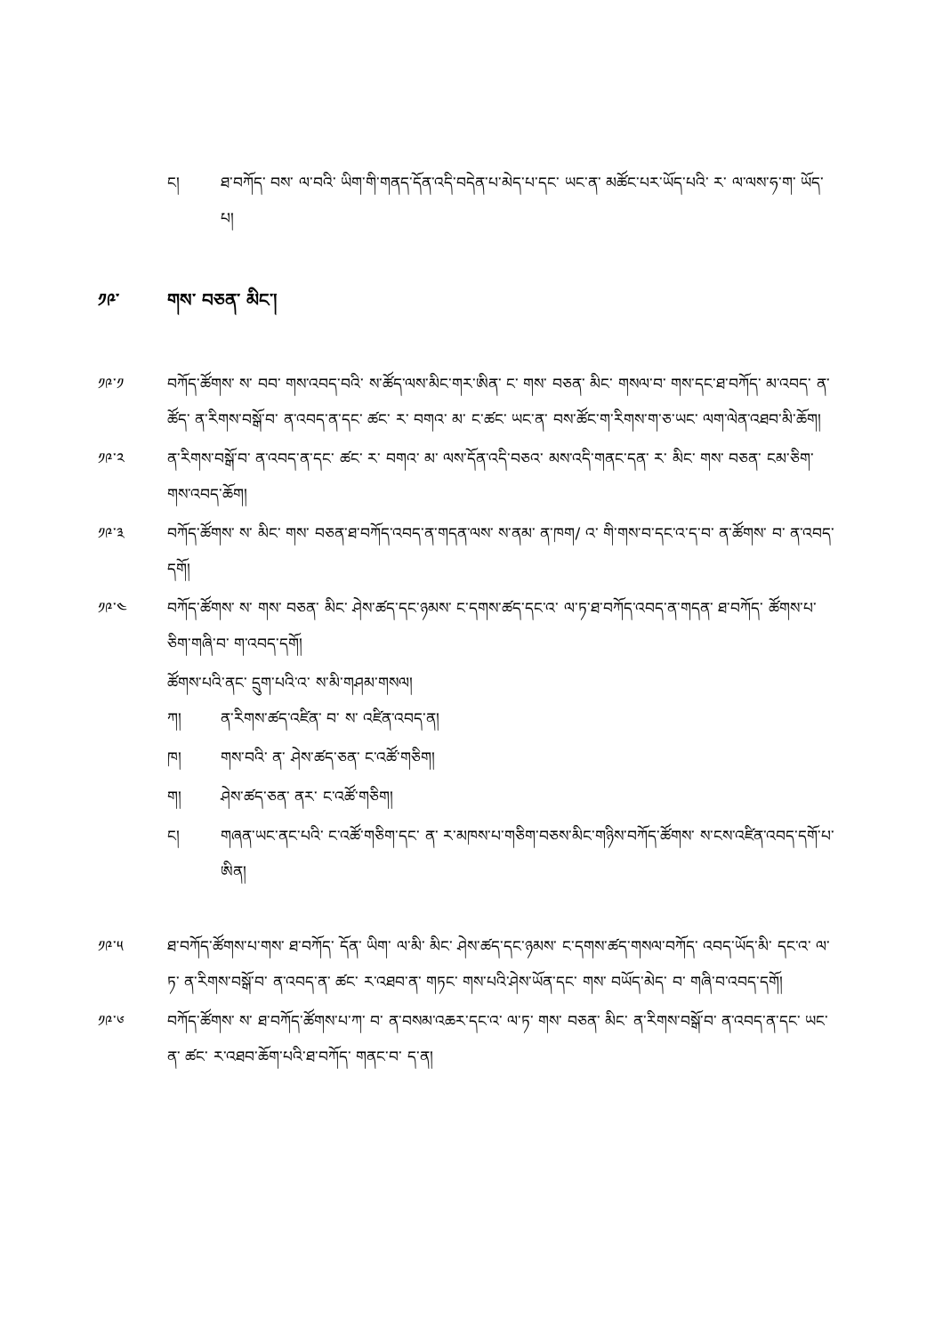ང། ཐ་བཀོད་ བས་ ལ་བའི་ ཡིག་གི་གནད་དོན་འདི་བདེན་པ་མེད་པ་དང་ ཡང་ན་ མཚོང་པར་ཡོད་པའི་ ར་ ལ་ལས་ཧ་ག་ ཡོད་པ།
༡༩་ གས་ བཅན་ མིང་།
༡༩་༡ བཀོད་ཚོགས་ ས་ བབ་ གས་འབད་བའི་ ས་ཚོད་ལས་མིང་གར་ཨིན་ ང་ གས་ བཅན་ མིང་ གསལ་བ་ གས་དང་ཐ་བཀོད་ མ་འབད་ ན་ཚོད་ ན་རིགས་བསྒོ་བ་ ན་འབད་ན་དང་ ཚང་ ར་ བགའ་ མ་ ང་ཚང་ ཡང་ན་ བས་ཚོང་ག་རིགས་ག་ཅ་ཡང་ ལག་ལེན་འཐབ་མི་ཆོག།
༡༩་༢ ན་རིགས་བསྒོ་བ་ ན་འབད་ན་དང་ ཚང་ ར་ བགའ་ མ་ ལས་དོན་འདི་བཅའ་ མས་འདི་གནང་དན་ ར་ མིང་ གས་ བཅན་ ངམ་ཅིག་གས་འབད་ཆོག།
༡༩་༣ བཀོད་ཚོགས་ ས་ མིང་ གས་ བཅན་ཐ་བཀོད་འབད་ན་གདན་ལས་ ས་ནམ་ ན་ཁག/ འ་ གི་གས་བ་དང་འ་ད་བ་ ན་ཚོགས་ བ་ ན་འབད་དགོ།
༡༩་༤ བཀོད་ཚོགས་ ས་ གས་ བཅན་ མིང་ ཤེས་ཚད་དང་ཉམས་ ང་དགས་ཚད་དང་འ་ ལ་ཏ་ཐ་བཀོད་འབད་ན་གདན་ ཐ་བཀོད་ ཚོགས་པ་ཅིག་གཞི་བ་ ག་འབད་དགོ།
ཚོགས་པའི་ནང་ དྲུག་པའི་འ་ ས་མི་གཤམ་གསལ།
ཀ། ན་རིགས་ཚད་འཛིན་ བ་ ས་ འཛིན་འབད་ན།
ཁ། གས་བའི་ ན་ ཤེས་ཚད་ཅན་ ང་འཚོ་གཅིག།
ག། ཤེས་ཚད་ཅན་ ནར་ ང་འཚོ་གཅིག།
ང། གཞན་ཡང་ནང་པའི་ ང་འཚོ་གཅིག་དང་ ན་ ར་མཁས་པ་གཅིག་བཅས་མིང་གཉིས་བཀོད་ཚོགས་ ས་ངས་འཛིན་འབད་དགོ་པ་ཨིན།
༡༩་༥ ཐ་བཀོད་ཚོགས་པ་གས་ ཐ་བཀོད་ དོན་ ཡིག་ ལ་མི་ མིང་ ཤེས་ཚད་དང་ཉམས་ ང་དགས་ཚད་གསལ་བཀོད་ འབད་ཡོད་མི་ དང་འ་ ལ་ཏ་ ན་རིགས་བསྒོ་བ་ ན་འབད་ན་ ཚང་ ར་འཐབ་ན་ གཏང་ གས་པའི་ཤེས་ཡོན་དང་ གས་ བཡོད་མེད་ བ་ གཞི་བ་འབད་དགོ།
༡༩་༦ བཀོད་ཚོགས་ ས་ ཐ་བཀོད་ཚོགས་པ་ཀ་ བ་ ན་བསམ་འཆར་དང་འ་ ལ་ཏ་ གས་ བཅན་ མིང་ ན་རིགས་བསྒོ་བ་ ན་འབད་ན་དང་ ཡང་ན་ ཚང་ ར་འཐབ་ཆོག་པའི་ཐ་བཀོད་ གནང་བ་ ད་ན།